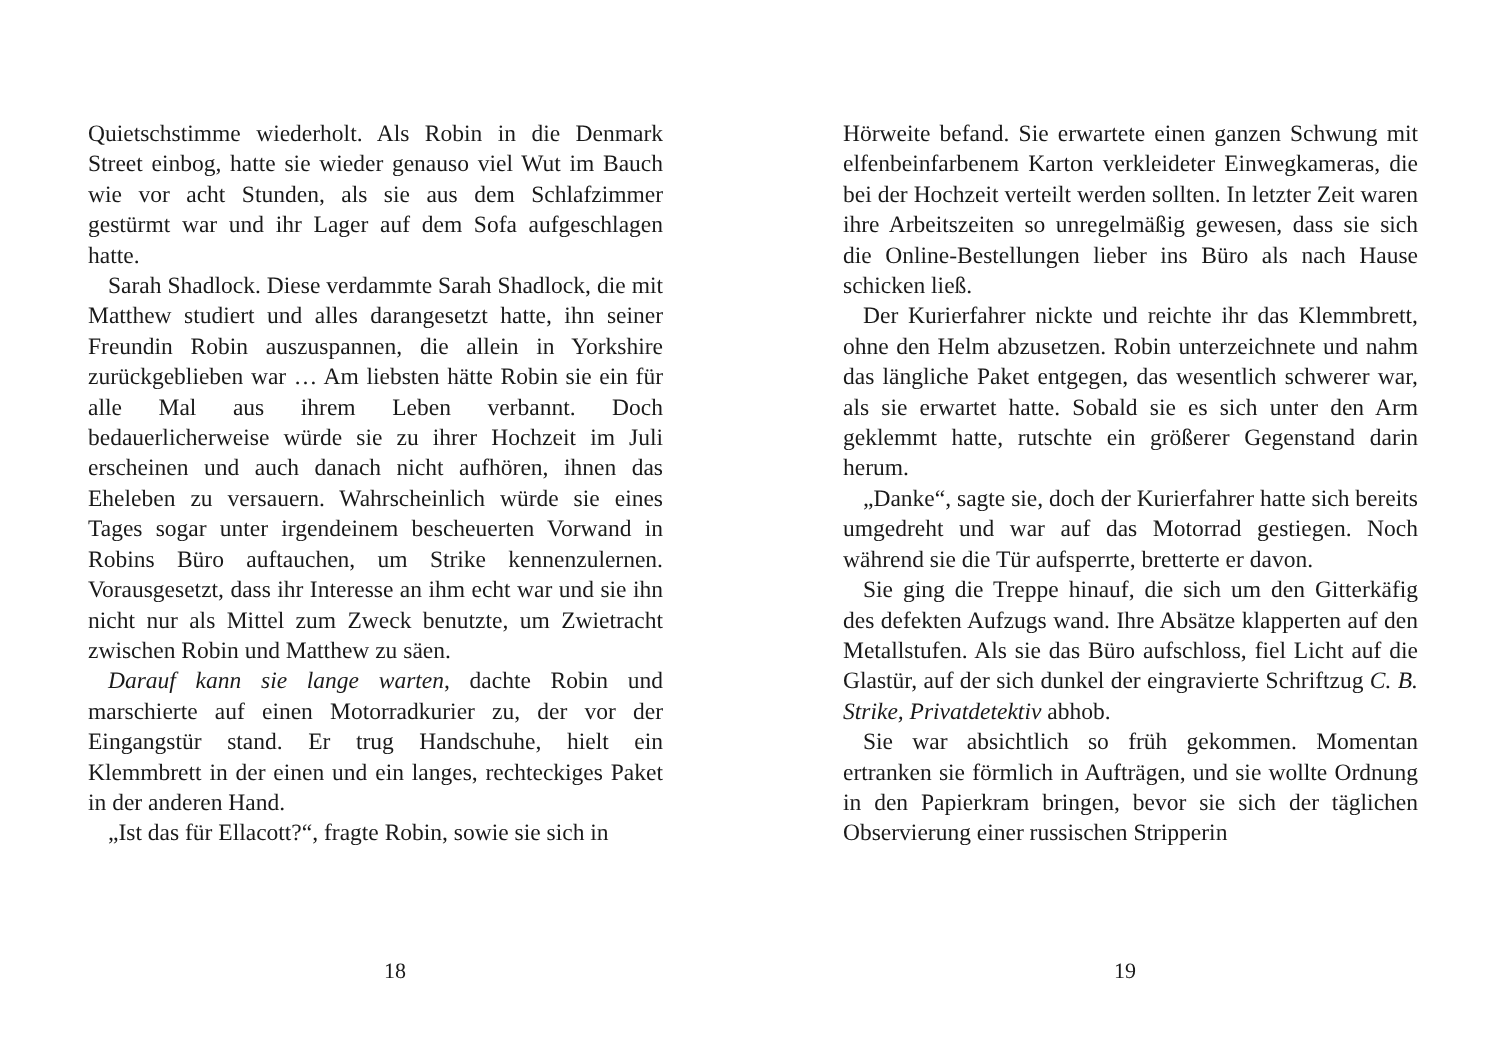Quietschstimme wiederholt. Als Robin in die Denmark Street einbog, hatte sie wieder genauso viel Wut im Bauch wie vor acht Stunden, als sie aus dem Schlafzimmer gestürmt war und ihr Lager auf dem Sofa aufgeschlagen hatte.
Sarah Shadlock. Diese verdammte Sarah Shadlock, die mit Matthew studiert und alles darangesetzt hatte, ihn seiner Freundin Robin auszuspannen, die allein in Yorkshire zurückgeblieben war … Am liebsten hätte Robin sie ein für alle Mal aus ihrem Leben verbannt. Doch bedauerlicherweise würde sie zu ihrer Hochzeit im Juli erscheinen und auch danach nicht aufhören, ihnen das Eheleben zu versauern. Wahrscheinlich würde sie eines Tages sogar unter irgendeinem bescheuerten Vorwand in Robins Büro auftauchen, um Strike kennenzulernen. Vorausgesetzt, dass ihr Interesse an ihm echt war und sie ihn nicht nur als Mittel zum Zweck benutzte, um Zwietracht zwischen Robin und Matthew zu säen.
Darauf kann sie lange warten, dachte Robin und marschierte auf einen Motorradkurier zu, der vor der Eingangstür stand. Er trug Handschuhe, hielt ein Klemmbrett in der einen und ein langes, rechteckiges Paket in der anderen Hand.
„Ist das für Ellacott?“, fragte Robin, sowie sie sich in
18
Hörweite befand. Sie erwartete einen ganzen Schwung mit elfenbeinfarbenem Karton verkleideter Einwegkameras, die bei der Hochzeit verteilt werden sollten. In letzter Zeit waren ihre Arbeitszeiten so unregelmäßig gewesen, dass sie sich die Online-Bestellungen lieber ins Büro als nach Hause schicken ließ.
Der Kurierfahrer nickte und reichte ihr das Klemmbrett, ohne den Helm abzusetzen. Robin unterzeichnete und nahm das längliche Paket entgegen, das wesentlich schwerer war, als sie erwartet hatte. Sobald sie es sich unter den Arm geklemmt hatte, rutschte ein größerer Gegenstand darin herum.
„Danke“, sagte sie, doch der Kurierfahrer hatte sich bereits umgedreht und war auf das Motorrad gestiegen. Noch während sie die Tür aufsperrte, bretterte er davon.
Sie ging die Treppe hinauf, die sich um den Gitterkäfig des defekten Aufzugs wand. Ihre Absätze klapperten auf den Metallstufen. Als sie das Büro aufschloss, fiel Licht auf die Glastür, auf der sich dunkel der eingravierte Schriftzug C. B. Strike, Privatdetektiv abhob.
Sie war absichtlich so früh gekommen. Momentan ertranken sie förmlich in Aufträgen, und sie wollte Ordnung in den Papierkram bringen, bevor sie sich der täglichen Observierung einer russischen Stripperin
19